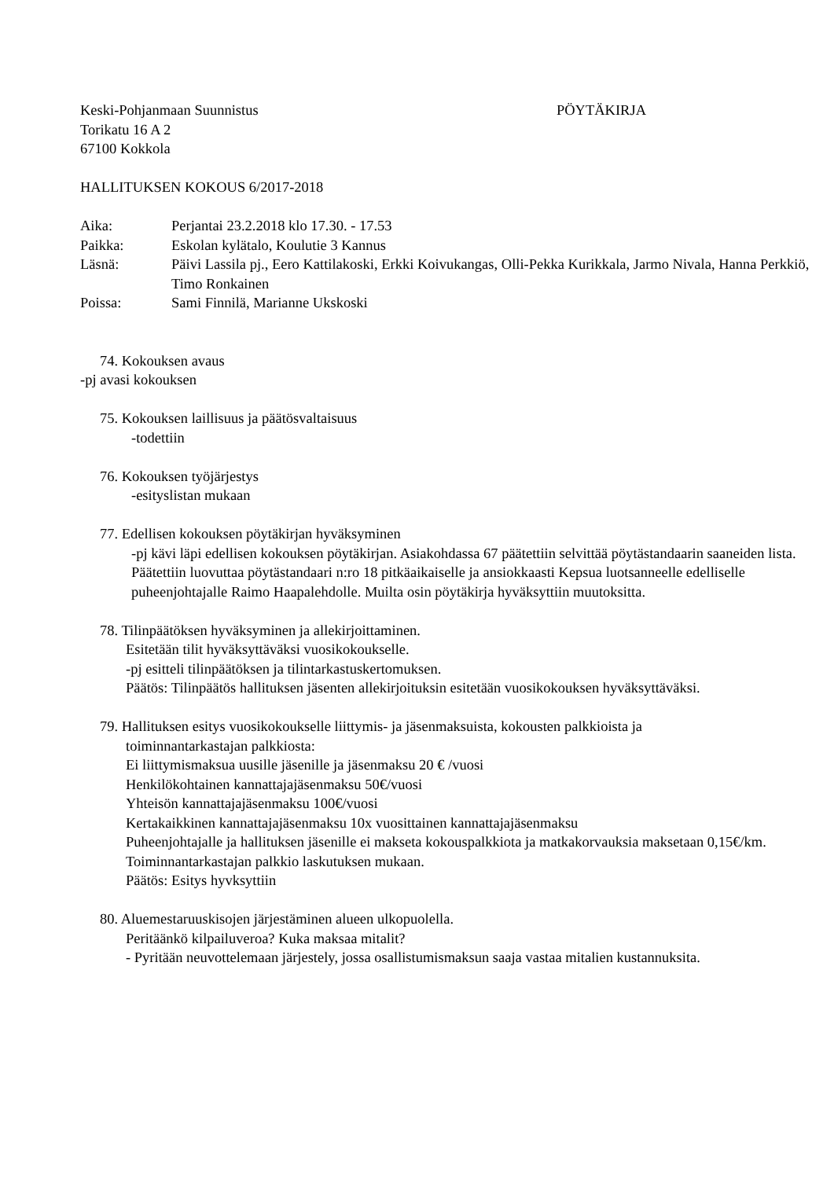Keski-Pohjanmaan Suunnistus PÖYTÄKIRJA
Torikatu 16 A 2
67100 Kokkola
HALLITUKSEN KOKOUS 6/2017-2018
Aika: Perjantai 23.2.2018 klo 17.30. - 17.53
Paikka: Eskolan kylätalo, Koulutie 3 Kannus
Läsnä: Päivi Lassila pj., Eero Kattilakoski, Erkki Koivukangas, Olli-Pekka Kurikkala, Jarmo Nivala, Hanna Perkkiö, Timo Ronkainen
Poissa: Sami Finnilä, Marianne Ukskoski
74. Kokouksen avaus
-pj avasi kokouksen
75. Kokouksen laillisuus ja päätösvaltaisuus
-todettiin
76. Kokouksen työjärjestys
-esityslistan mukaan
77. Edellisen kokouksen pöytäkirjan hyväksyminen
-pj kävi läpi edellisen kokouksen pöytäkirjan. Asiakohdassa 67 päätettiin selvittää pöytästandaarin saaneiden lista. Päätettiin luovuttaa pöytästandaari n:ro 18 pitkäaikaiselle ja ansiokkaasti Kepsua luotsanneelle edelliselle puheenjohtajalle Raimo Haapalehdolle. Muilta osin pöytäkirja hyväksyttiin muutoksitta.
78. Tilinpäätöksen hyväksyminen ja allekirjoittaminen.
Esitetään tilit hyväksyttäväksi vuosikokoukselle.
-pj esitteli tilinpäätöksen ja tilintarkastuskertomuksen.
Päätös: Tilinpäätös hallituksen jäsenten allekirjoituksin esitetään vuosikokouksen hyväksyttäväksi.
79. Hallituksen esitys vuosikokoukselle liittymis- ja jäsenmaksuista, kokousten palkkioista ja
toiminnantarkastajan palkkiosta:
Ei liittymismaksua uusille jäsenille ja jäsenmaksu 20 € /vuosi
Henkilökohtainen kannattajajäsenmaksu 50€/vuosi
Yhteisön kannattajajäsenmaksu 100€/vuosi
Kertakaikkinen kannattajajäsenmaksu 10x vuosittainen kannattajajäsenmaksu
Puheenjohtajalle ja hallituksen jäsenille ei makseta kokouspalkkiota ja matkakorvauksia maksetaan 0,15€/km.
Toiminnantarkastajan palkkio laskutuksen mukaan.
Päätös: Esitys hyvksyttiin
80. Aluemestaruuskisojen järjestäminen alueen ulkopuolella.
Peritäänkö kilpailuveroa? Kuka maksaa mitalit?
- Pyritään neuvottelemaan järjestely, jossa osallistumismaksun saaja vastaa mitalien kustannuksita.